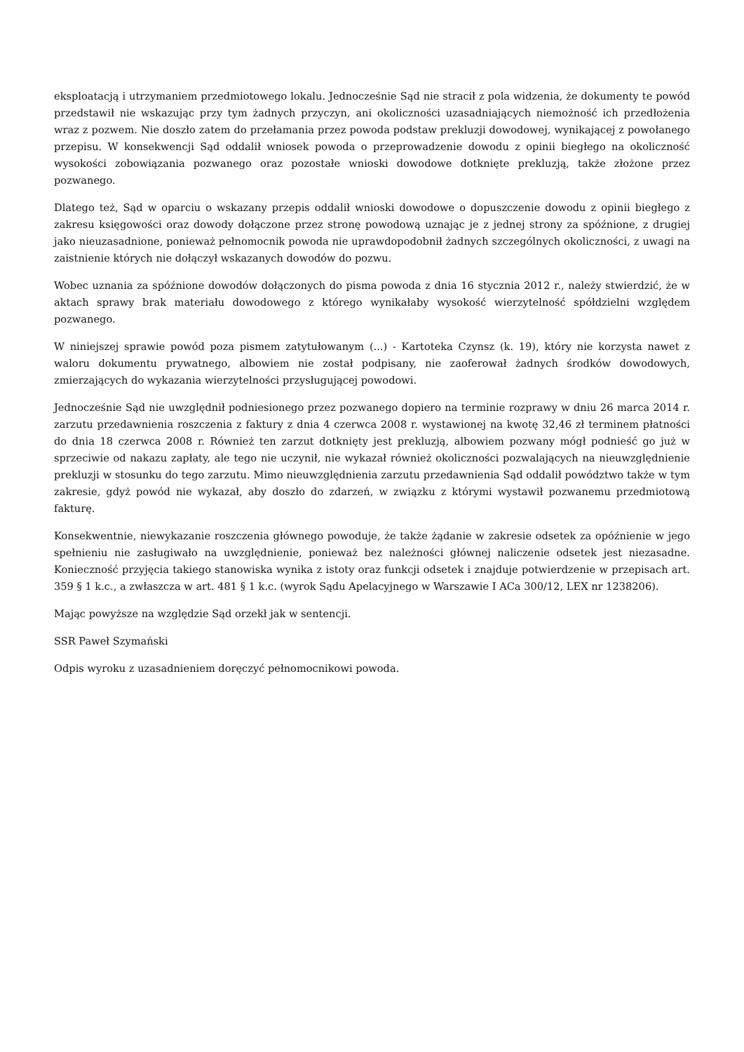eksploatacją i utrzymaniem przedmiotowego lokalu. Jednocześnie Sąd nie stracił z pola widzenia, że dokumenty te powód przedstawił nie wskazując przy tym żadnych przyczyn, ani okoliczności uzasadniających niemożność ich przedłożenia wraz z pozwem. Nie doszło zatem do przełamania przez powoda podstaw prekluzji dowodowej, wynikającej z powołanego przepisu. W konsekwencji Sąd oddalił wniosek powoda o przeprowadzenie dowodu z opinii biegłego na okoliczność wysokości zobowiązania pozwanego oraz pozostałe wnioski dowodowe dotknięte prekluzją, także złożone przez pozwanego.
Dlatego też, Sąd w oparciu o wskazany przepis oddalił wnioski dowodowe o dopuszczenie dowodu z opinii biegłego z zakresu księgowości oraz dowody dołączone przez stronę powodową uznając je z jednej strony za spóźnione, z drugiej jako nieuzasadnione, ponieważ pełnomocnik powoda nie uprawdopodobnił żadnych szczególnych okoliczności, z uwagi na zaistnienie których nie dołączył wskazanych dowodów do pozwu.
Wobec uznania za spóźnione dowodów dołączonych do pisma powoda z dnia 16 stycznia 2012 r., należy stwierdzić, że w aktach sprawy brak materiału dowodowego z którego wynikałaby wysokość wierzytelność spółdzielni względem pozwanego.
W niniejszej sprawie powód poza pismem zatytułowanym (...) - Kartoteka Czynsz (k. 19), który nie korzysta nawet z waloru dokumentu prywatnego, albowiem nie został podpisany, nie zaoferował żadnych środków dowodowych, zmierzających do wykazania wierzytelności przysługującej powodowi.
Jednocześnie Sąd nie uwzględnił podniesionego przez pozwanego dopiero na terminie rozprawy w dniu 26 marca 2014 r. zarzutu przedawnienia roszczenia z faktury z dnia 4 czerwca 2008 r. wystawionej na kwotę 32,46 zł terminem płatności do dnia 18 czerwca 2008 r. Również ten zarzut dotknięty jest prekluzją, albowiem pozwany mógł podnieść go już w sprzeciwie od nakazu zapłaty, ale tego nie uczynił, nie wykazał również okoliczności pozwalających na nieuwzględnienie prekluzji w stosunku do tego zarzutu. Mimo nieuwzględnienia zarzutu przedawnienia Sąd oddalił powództwo także w tym zakresie, gdyż powód nie wykazał, aby doszło do zdarzeń, w związku z którymi wystawił pozwanemu przedmiotową fakturę.
Konsekwentnie, niewykazanie roszczenia głównego powoduje, że także żądanie w zakresie odsetek za opóźnienie w jego spełnieniu nie zasługiwało na uwzględnienie, ponieważ bez należności głównej naliczenie odsetek jest niezasadne. Konieczność przyjęcia takiego stanowiska wynika z istoty oraz funkcji odsetek i znajduje potwierdzenie w przepisach art. 359 § 1 k.c., a zwłaszcza w art. 481 § 1 k.c. (wyrok Sądu Apelacyjnego w Warszawie I ACa 300/12, LEX nr 1238206).
Mając powyższe na względzie Sąd orzekł jak w sentencji.
SSR Paweł Szymański
Odpis wyroku z uzasadnieniem doręczyć pełnomocnikowi powoda.